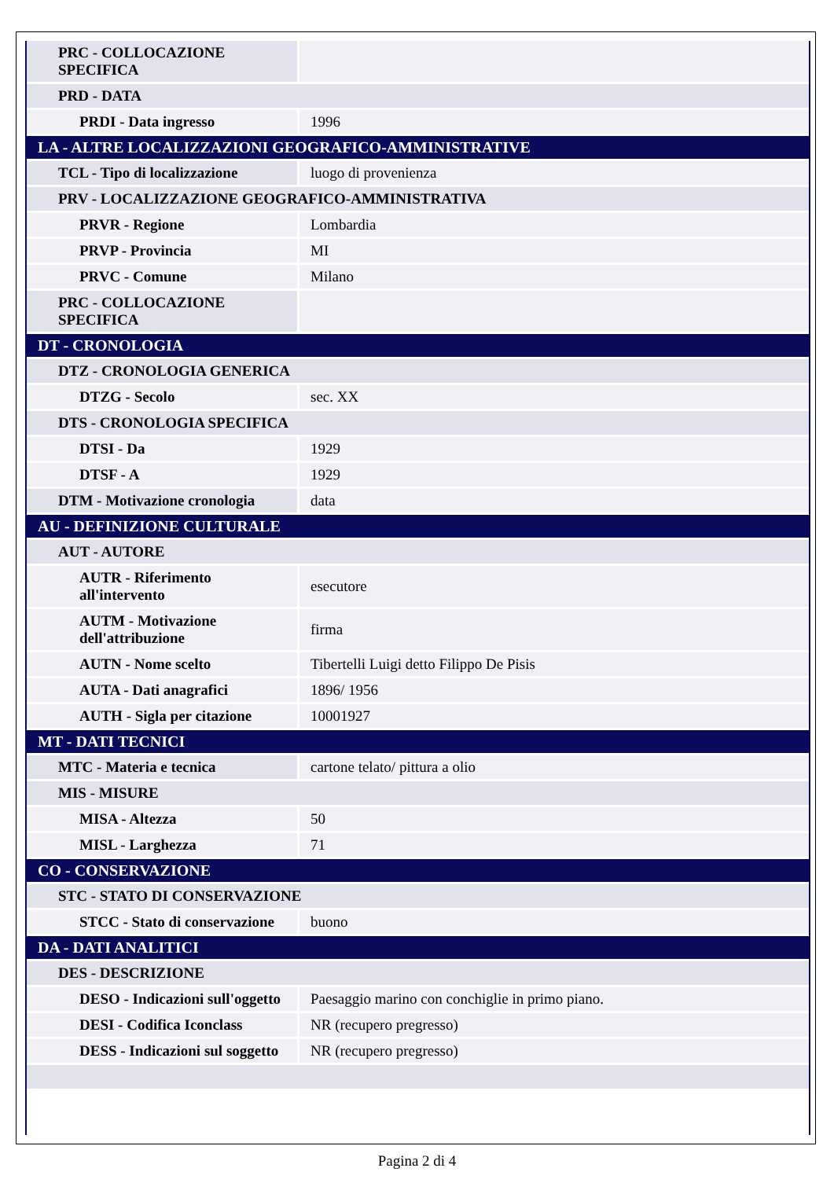| PRC - COLLOCAZIONE SPECIFICA | |
| PRD - DATA | |
| PRDI - Data ingresso | 1996 |
| LA - ALTRE LOCALIZZAZIONI GEOGRAFICO-AMMINISTRATIVE | |
| TCL - Tipo di localizzazione | luogo di provenienza |
| PRV - LOCALIZZAZIONE GEOGRAFICO-AMMINISTRATIVA | |
| PRVR - Regione | Lombardia |
| PRVP - Provincia | MI |
| PRVC - Comune | Milano |
| PRC - COLLOCAZIONE SPECIFICA | |
| DT - CRONOLOGIA | |
| DTZ - CRONOLOGIA GENERICA | |
| DTZG - Secolo | sec. XX |
| DTS - CRONOLOGIA SPECIFICA | |
| DTSI - Da | 1929 |
| DTSF - A | 1929 |
| DTM - Motivazione cronologia | data |
| AU - DEFINIZIONE CULTURALE | |
| AUT - AUTORE | |
| AUTR - Riferimento all'intervento | esecutore |
| AUTM - Motivazione dell'attribuzione | firma |
| AUTN - Nome scelto | Tibertelli Luigi detto Filippo De Pisis |
| AUTA - Dati anagrafici | 1896/ 1956 |
| AUTH - Sigla per citazione | 10001927 |
| MT - DATI TECNICI | |
| MTC - Materia e tecnica | cartone telato/ pittura a olio |
| MIS - MISURE | |
| MISA - Altezza | 50 |
| MISL - Larghezza | 71 |
| CO - CONSERVAZIONE | |
| STC - STATO DI CONSERVAZIONE | |
| STCC - Stato di conservazione | buono |
| DA - DATI ANALITICI | |
| DES - DESCRIZIONE | |
| DESO - Indicazioni sull'oggetto | Paesaggio marino con conchiglie in primo piano. |
| DESI - Codifica Iconclass | NR (recupero pregresso) |
| DESS - Indicazioni sul soggetto | NR (recupero pregresso) |
Pagina 2 di 4